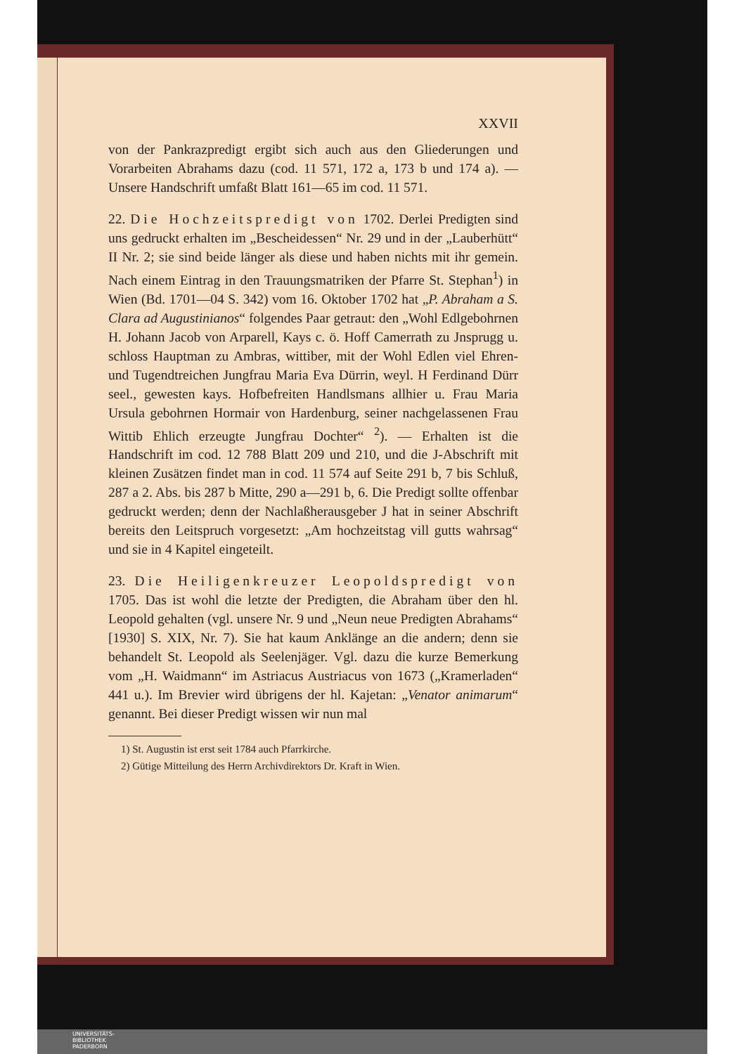XXVII
von der Pankrazpredigt ergibt sich auch aus den Gliederungen und Vorarbeiten Abrahams dazu (cod. 11 571, 172 a, 173 b und 174 a). — Unsere Handschrift umfaßt Blatt 161—65 im cod. 11 571.
22. Die Hochzeitspredigt von 1702. Derlei Predigten sind uns gedruckt erhalten im „Bescheidessen“ Nr. 29 und in der „Lauberhütt“ II Nr. 2; sie sind beide länger als diese und haben nichts mit ihr gemein. Nach einem Eintrag in den Trauungsmatriken der Pfarre St. Stephan<sup>1</sup>) in Wien (Bd. 1701—04 S. 342) vom 16. Oktober 1702 hat „P. Abraham a S. Clara ad Augustinianos“ folgendes Paar getraut: den „Wohl Edlgebohrnen H. Johann Jacob von Arparell, Kays c. ö. Hoff Camerrath zu Jnsprugg u. schloss Hauptman zu Ambras, wittiber, mit der Wohl Edlen viel Ehren- und Tugendtreichen Jungfrau Maria Eva Dürrin, weyl. H Ferdinand Dürr seel., gewesten kays. Hofbefreiten Handlsmans allhier u. Frau Maria Ursula gebohrnen Hormair von Hardenburg, seiner nachgelassenen Frau Wittib Ehlich erzeugte Jungfrau Dochter“ <sup>2</sup>). — Erhalten ist die Handschrift im cod. 12 788 Blatt 209 und 210, und die J-Abschrift mit kleinen Zusätzen findet man in cod. 11 574 auf Seite 291 b, 7 bis Schluß, 287 a 2. Abs. bis 287 b Mitte, 290 a—291 b, 6. Die Predigt sollte offenbar gedruckt werden; denn der Nachlaßherausgeber J hat in seiner Abschrift bereits den Leitspruch vorgesetzt: „Am hochzeitstag vill gutts wahrsag“ und sie in 4 Kapitel eingeteilt.
23. Die Heiligenkreuzer Leopoldspredigt von 1705. Das ist wohl die letzte der Predigten, die Abraham über den hl. Leopold gehalten (vgl. unsere Nr. 9 und „Neun neue Predigten Abrahams“ [1930] S. XIX, Nr. 7). Sie hat kaum Anklänge an die andern; denn sie behandelt St. Leopold als Seelenjäger. Vgl. dazu die kurze Bemerkung vom „H. Waidmann“ im Astriacus Austriacus von 1673 („Kramerladen“ 441 u.). Im Brevier wird übrigens der hl. Kajetan: „Venator animarum“ genannt. Bei dieser Predigt wissen wir nun mal
1) St. Augustin ist erst seit 1784 auch Pfarrkirche.
2) Gütige Mitteilung des Herrn Archivdirektors Dr. Kraft in Wien.
UNIVERSITÄTS-
BIBLIOTHEK
PADERBORN